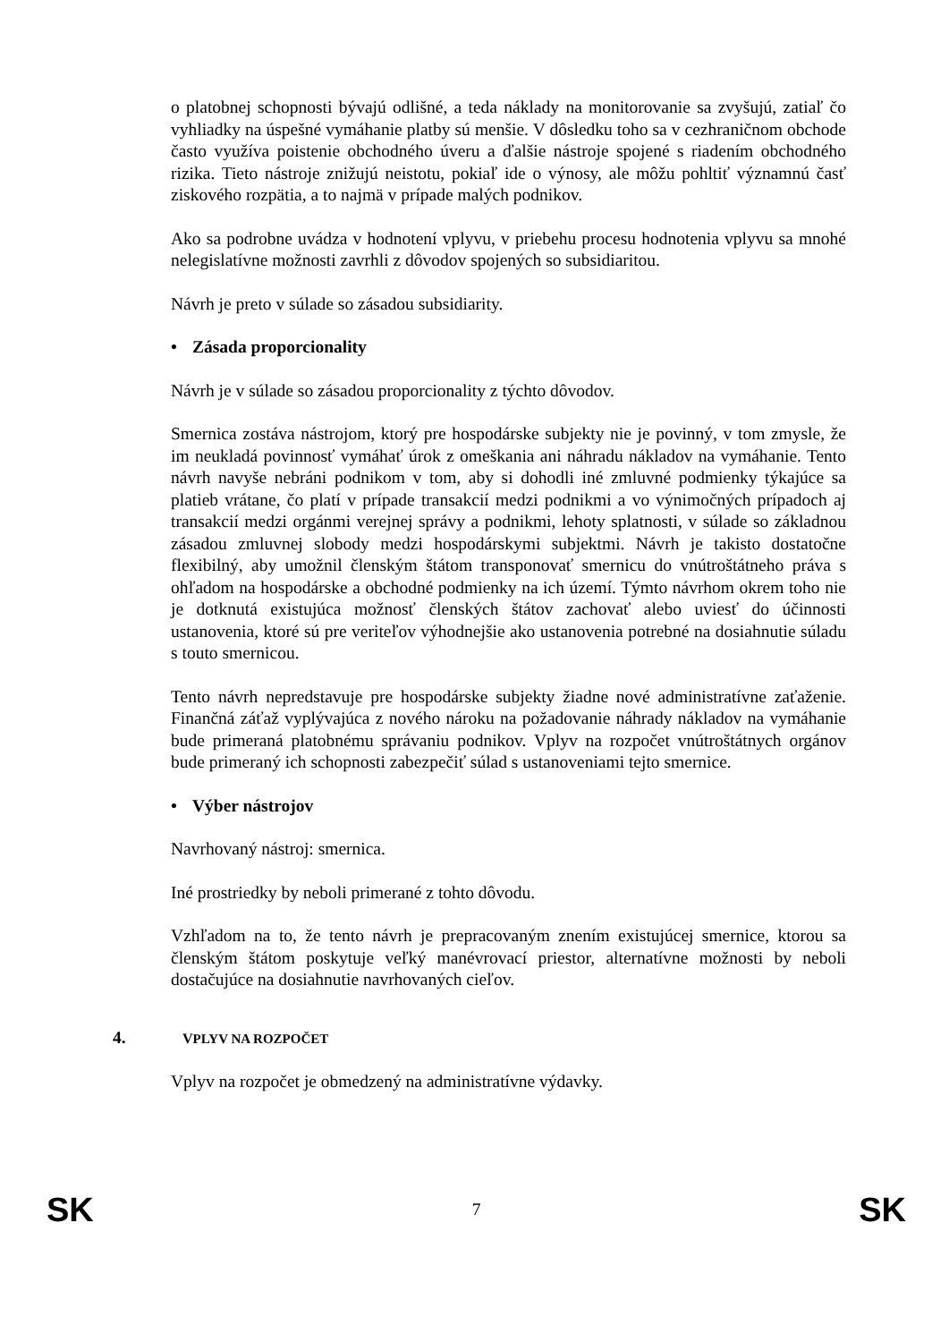o platobnej schopnosti bývajú odlišné, a teda náklady na monitorovanie sa zvyšujú, zatiaľ čo vyhliadky na úspešné vymáhanie platby sú menšie. V dôsledku toho sa v cezhraničnom obchode často využíva poistenie obchodného úveru a ďalšie nástroje spojené s riadením obchodného rizika. Tieto nástroje znižujú neistotu, pokiaľ ide o výnosy, ale môžu pohltiť významnú časť ziskového rozpätia, a to najmä v prípade malých podnikov.
Ako sa podrobne uvádza v hodnotení vplyvu, v priebehu procesu hodnotenia vplyvu sa mnohé nelegislatívne možnosti zavrhli z dôvodov spojených so subsidiaritou.
Návrh je preto v súlade so zásadou subsidiarity.
• Zásada proporcionality
Návrh je v súlade so zásadou proporcionality z týchto dôvodov.
Smernica zostáva nástrojom, ktorý pre hospodárske subjekty nie je povinný, v tom zmysle, že im neukladá povinnosť vymáhať úrok z omeškania ani náhradu nákladov na vymáhanie. Tento návrh navyše nebráni podnikom v tom, aby si dohodli iné zmluvné podmienky týkajúce sa platieb vrátane, čo platí v prípade transakcií medzi podnikmi a vo výnimočných prípadoch aj transakcií medzi orgánmi verejnej správy a podnikmi, lehoty splatnosti, v súlade so základnou zásadou zmluvnej slobody medzi hospodárskymi subjektmi. Návrh je takisto dostatočne flexibilný, aby umožnil členským štátom transponovať smernicu do vnútroštátneho práva s ohľadom na hospodárske a obchodné podmienky na ich území. Týmto návrhom okrem toho nie je dotknutá existujúca možnosť členských štátov zachovať alebo uviesť do účinnosti ustanovenia, ktoré sú pre veriteľov výhodnejšie ako ustanovenia potrebné na dosiahnutie súladu s touto smernicou.
Tento návrh nepredstavuje pre hospodárske subjekty žiadne nové administratívne zaťaženie. Finančná záťaž vyplývajúca z nového nároku na požadovanie náhrady nákladov na vymáhanie bude primeraná platobnému správaniu podnikov. Vplyv na rozpočet vnútroštátnych orgánov bude primeraný ich schopnosti zabezpečiť súlad s ustanoveniami tejto smernice.
• Výber nástrojov
Navrhovaný nástroj: smernica.
Iné prostriedky by neboli primerané z tohto dôvodu.
Vzhľadom na to, že tento návrh je prepracovaným znením existujúcej smernice, ktorou sa členským štátom poskytuje veľký manévrovací priestor, alternatívne možnosti by neboli dostačujúce na dosiahnutie navrhovaných cieľov.
4. VPLYV NA ROZPOČET
Vplyv na rozpočet je obmedzený na administratívne výdavky.
SK 7 SK